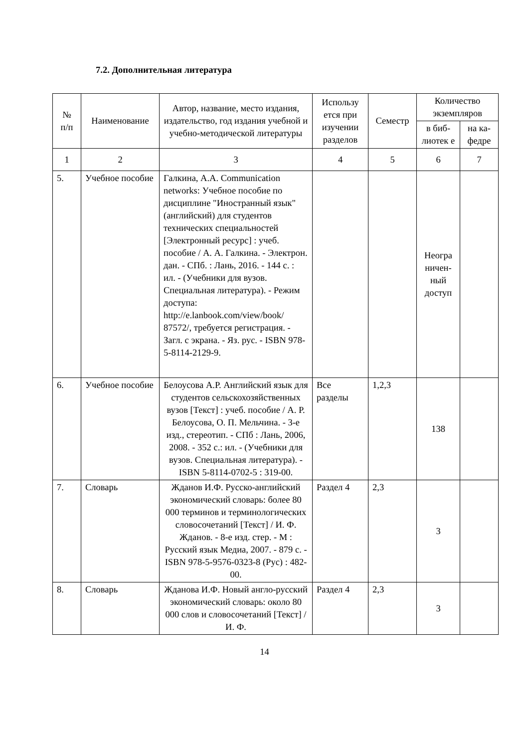7.2. Дополнительная литература
| № п/п | Наименование | Автор, название, место издания, издательство, год издания учебной и учебно-методической литературы | Использу ется при изучении разделов | Семестр | Количество экземпляров | |
| --- | --- | --- | --- | --- | --- | --- |
| | | | | | в биб-лиотек е | на ка-федре |
| 1 | 2 | 3 | 4 | 5 | 6 | 7 |
| 5. | Учебное пособие | Галкина, А.А. Communication networks: Учебное пособие по дисциплине "Иностранный язык" (английский) для студентов технических специальностей [Электронный ресурс] : учеб. пособие / А. А. Галкина. - Электрон. дан. - СПб. : Лань, 2016. - 144 с. : ил. - (Учебники для вузов. Специальная литература). - Режим доступа: http://e.lanbook.com/view/book/ 87572/, требуется регистрация. - Загл. с экрана. - Яз. рус. - ISBN 978-5-8114-2129-9. | | | Неогра ничен-ный доступ | |
| 6. | Учебное пособие | Белоусова А.Р. Английский язык для студентов сельскохозяйственных вузов [Текст] : учеб. пособие / А. Р. Белоусова, О. П. Мельчина. - 3-е изд., стереотип. - СПб : Лань, 2006, 2008. - 352 с.: ил. - (Учебники для вузов. Специальная литература). - ISBN 5-8114-0702-5 : 319-00. | Все разделы | 1,2,3 | 138 | |
| 7. | Словарь | Жданов И.Ф. Русско-английский экономический словарь: более 80 000 терминов и терминологических словосочетаний [Текст] / И. Ф. Жданов. - 8-е изд. стер. - М : Русский язык Медиа, 2007. - 879 с. - ISBN 978-5-9576-0323-8 (Рус) : 482-00. | Раздел 4 | 2,3 | 3 | |
| 8. | Словарь | Жданова И.Ф. Новый англо-русский экономический словарь: около 80 000 слов и словосочетаний [Текст] / И. Ф. | Раздел 4 | 2,3 | 3 | |
14